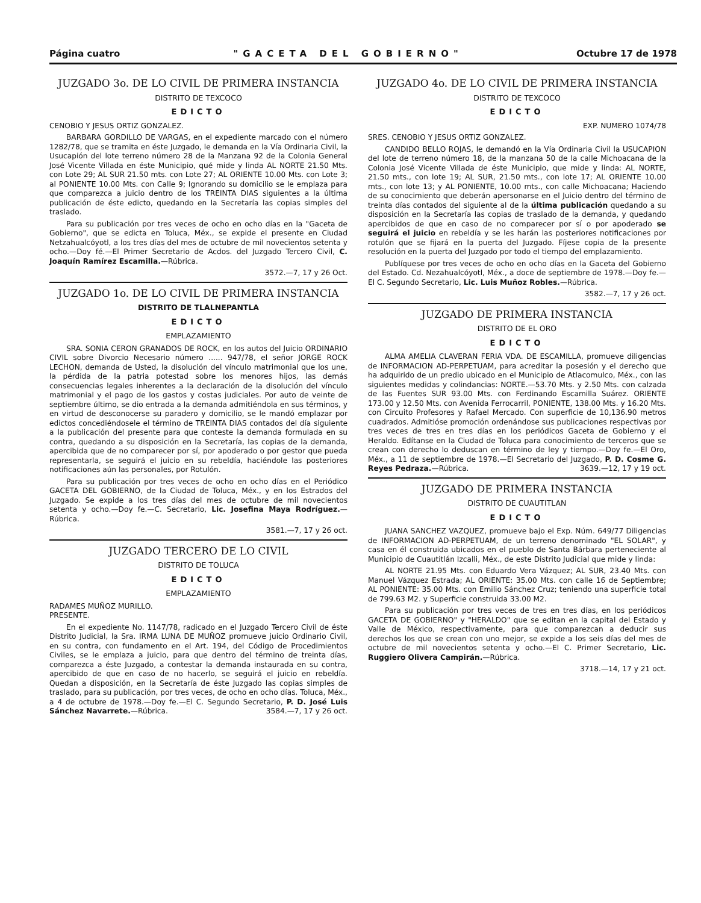Página cuatro "GACETA DEL GOBIERNO" Octubre 17 de 1978
JUZGADO 3o. DE LO CIVIL DE PRIMERA INSTANCIA
DISTRITO DE TEXCOCO
EDICTO
CENOBIO Y JESUS ORTIZ GONZALEZ.
BARBARA GORDILLO DE VARGAS, en el expediente marcado con el número 1282/78, que se tramita en éste Juzgado, le demanda en la Vía Ordinaria Civil, la Usucapión del lote terreno número 28 de la Manzana 92 de la Colonia General José Vicente Villada en éste Municipio, qué mide y linda AL NORTE 21.50 Mts. con Lote 29; AL SUR 21.50 mts. con Lote 27; AL ORIENTE 10.00 Mts. con Lote 3; al PONIENTE 10.00 Mts. con Calle 9; Ignorando su domicilio se le emplaza para que comparezca a juicio dentro de los TREINTA DIAS siguientes a la última publicación de éste edicto, quedando en la Secretaría las copias simples del traslado.
Para su publicación por tres veces de ocho en ocho días en la "Gaceta de Gobierno", que se edicta en Toluca, Méx., se expide el presente en Ciudad Netzahualcóyotl, a los tres días del mes de octubre de mil novecientos setenta y ocho.—Doy fé.—El Primer Secretario de Acdos. del Juzgado Tercero Civil, C. Joaquín Ramírez Escamilla.—Rúbrica.
3572.—7, 17 y 26 Oct.
JUZGADO 1o. DE LO CIVIL DE PRIMERA INSTANCIA
DISTRITO DE TLALNEPANTLA
EDICTO
EMPLAZAMIENTO
SRA. SONIA CERON GRANADOS DE ROCK, en los autos del Juicio ORDINARIO CIVIL sobre Divorcio Necesario número ...... 947/78, el señor JORGE ROCK LECHON, demanda de Usted, la disolución del vínculo matrimonial que los une, la pérdida de la patria potestad sobre los menores hijos, las demás consecuencias legales inherentes a la declaración de la disolución del vínculo matrimonial y el pago de los gastos y costas judiciales. Por auto de veinte de septiembre último, se dio entrada a la demanda admitiéndola en sus términos, y en virtud de desconocerse su paradero y domicilio, se le mandó emplazar por edictos concediéndosele el término de TREINTA DIAS contados del día siguiente a la publicación del presente para que conteste la demanda formulada en su contra, quedando a su disposición en la Secretaría, las copias de la demanda, apercibida que de no comparecer por sí, por apoderado o por gestor que pueda representarla, se seguirá el juicio en su rebeldía, haciéndole las posteriores notificaciones aún las personales, por Rotulón.
Para su publicación por tres veces de ocho en ocho días en el Periódico GACETA DEL GOBIERNO, de la Ciudad de Toluca, Méx., y en los Estrados del Juzgado. Se expide a los tres días del mes de octubre de mil novecientos setenta y ocho.—Doy fe.—C. Secretario, Lic. Josefina Maya Rodríguez.—Rúbrica.
3581.—7, 17 y 26 oct.
JUZGADO TERCERO DE LO CIVIL
DISTRITO DE TOLUCA
EDICTO
EMPLAZAMIENTO
RADAMES MUÑOZ MURILLO.
PRESENTE.
En el expediente No. 1147/78, radicado en el Juzgado Tercero Civil de éste Distrito Judicial, la Sra. IRMA LUNA DE MUÑOZ promueve juicio Ordinario Civil, en su contra, con fundamento en el Art. 194, del Código de Procedimientos Civiles, se le emplaza a juicio, para que dentro del término de treinta días, comparezca a éste Juzgado, a contestar la demanda instaurada en su contra, apercibido de que en caso de no hacerlo, se seguirá el juicio en rebeldía. Quedan a disposición, en la Secretaría de éste Juzgado las copias simples de traslado, para su publicación, por tres veces, de ocho en ocho días. Toluca, Méx., a 4 de octubre de 1978.—Doy fe.—El C. Segundo Secretario, P. D. José Luis Sánchez Navarrete.—Rúbrica. 3584.—7, 17 y 26 oct.
JUZGADO 4o. DE LO CIVIL DE PRIMERA INSTANCIA
DISTRITO DE TEXCOCO
EDICTO
EXP. NUMERO 1074/78
SRES. CENOBIO Y JESUS ORTIZ GONZALEZ.
CANDIDO BELLO ROJAS, le demandó en la Vía Ordinaria Civil la USUCAPION del lote de terreno número 18, de la manzana 50 de la calle Michoacana de la Colonia José Vicente Villada de éste Municipio, que mide y linda: AL NORTE, 21.50 mts., con lote 19; AL SUR, 21.50 mts., con lote 17; AL ORIENTE 10.00 mts., con lote 13; y AL PONIENTE, 10.00 mts., con calle Michoacana; Haciendo de su conocimiento que deberán apersonarse en el Juicio dentro del término de treinta días contados del siguiente al de la última publicación quedando a su disposición en la Secretaría las copias de traslado de la demanda, y quedando apercibidos de que en caso de no comparecer por sí o por apoderado se seguirá el juicio en rebeldía y se les harán las posteriores notificaciones por rotulón que se fijará en la puerta del Juzgado. Fíjese copia de la presente resolución en la puerta del Juzgado por todo el tiempo del emplazamiento.
Publíquese por tres veces de ocho en ocho días en la Gaceta del Gobierno del Estado. Cd. Nezahualcóyotl, Méx., a doce de septiembre de 1978.—Doy fe.—El C. Segundo Secretario, Lic. Luis Muñoz Robles.—Rúbrica.
3582.—7, 17 y 26 oct.
JUZGADO DE PRIMERA INSTANCIA
DISTRITO DE EL ORO
EDICTO
ALMA AMELIA CLAVERAN FERIA VDA. DE ESCAMILLA, promueve diligencias de INFORMACION AD-PERPETUAM, para acreditar la posesión y el derecho que ha adquirido de un predio ubicado en el Municipio de Atlacomulco, Méx., con las siguientes medidas y colindancias: NORTE.—53.70 Mts. y 2.50 Mts. con calzada de las Fuentes SUR 93.00 Mts. con Ferdinando Escamilla Suárez. ORIENTE 173.00 y 12.50 Mts. con Avenida Ferrocarril, PONIENTE, 138.00 Mts. y 16.20 Mts. con Circuito Profesores y Rafael Mercado. Con superficie de 10,136.90 metros cuadrados. Admitióse promoción ordenándose sus publicaciones respectivas por tres veces de tres en tres días en los periódicos Gaceta de Gobierno y el Heraldo. Edítanse en la Ciudad de Toluca para conocimiento de terceros que se crean con derecho lo deduscan en término de ley y tiempo.—Doy fe.—El Oro, Méx., a 11 de septiembre de 1978.—El Secretario del Juzgado, P. D. Cosme G. Reyes Pedraza.—Rúbrica. 3639.—12, 17 y 19 oct.
JUZGADO DE PRIMERA INSTANCIA
DISTRITO DE CUAUTITLAN
EDICTO
JUANA SANCHEZ VAZQUEZ, promueve bajo el Exp. Núm. 649/77 Diligencias de INFORMACION AD-PERPETUAM, de un terreno denominado "EL SOLAR", y casa en él construida ubicados en el pueblo de Santa Bárbara perteneciente al Municipio de Cuautitlán Izcalli, Méx., de este Distrito Judicial que mide y linda:
AL NORTE 21.95 Mts. con Eduardo Vera Vázquez; AL SUR, 23.40 Mts. con Manuel Vázquez Estrada; AL ORIENTE: 35.00 Mts. con calle 16 de Septiembre; AL PONIENTE: 35.00 Mts. con Emilio Sánchez Cruz; teniendo una superficie total de 799.63 M2. y Superficie construida 33.00 M2.
Para su publicación por tres veces de tres en tres días, en los periódicos GACETA DE GOBIERNO" y "HERALDO" que se editan en la capital del Estado y Valle de México, respectivamente, para que comparezcan a deducir sus derechos los que se crean con uno mejor, se expide a los seis días del mes de octubre de mil novecientos setenta y ocho.—El C. Primer Secretario, Lic. Ruggiero Olivera Campirán.—Rúbrica.
3718.—14, 17 y 21 oct.